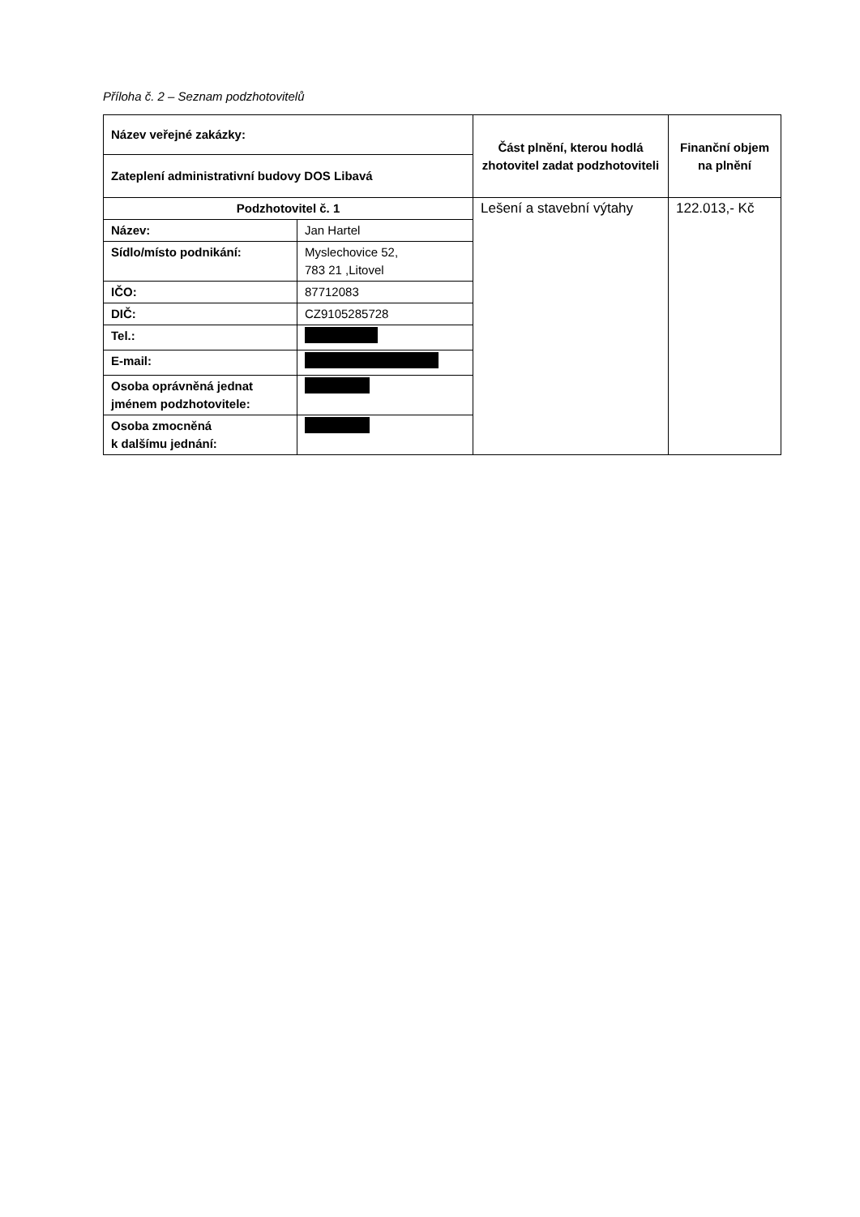Příloha č. 2 – Seznam podzhotovitelů
| Název veřejné zakázky: | | Část plnění, kterou hodlá zhotovitel zadat podzhotoviteli | Finanční objem na plnění |
| Zateplení administrativní budovy DOS Libavá | | | |
| Podzhotovitel č. 1 | | Lešení a stavební výtahy | 122.013,- Kč |
| Název: | Jan Hartel | | |
| Sídlo/místo podnikání: | Myslechovice 52, 783 21 ,Litovel | | |
| IČO: | 87712083 | | |
| DIČ: | CZ9105285728 | | |
| Tel.: | | | |
| E-mail: | | | |
| Osoba oprávněná jednat jménem podzhotovitele: | | | |
| Osoba zmocněná k dalšímu jednání: | | | |